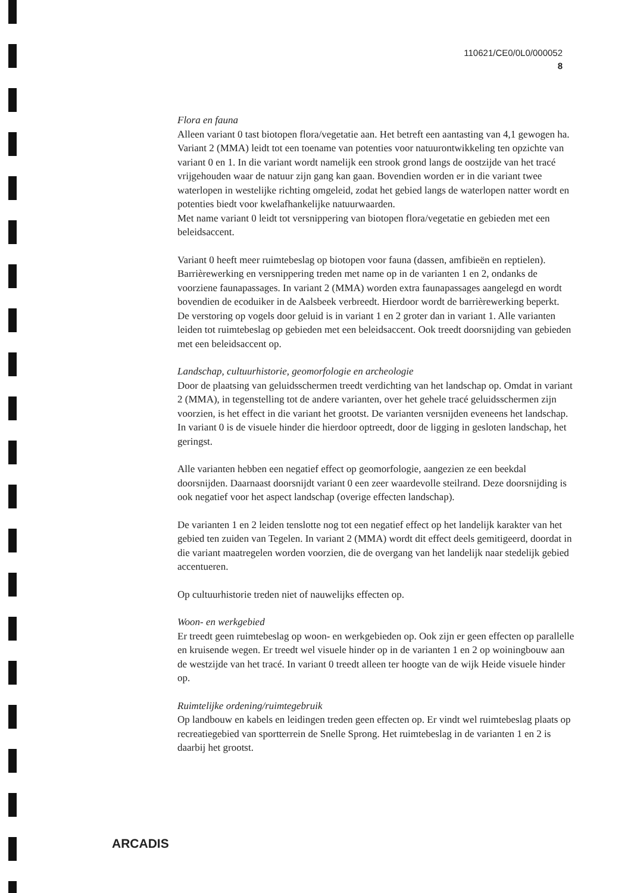110621/CE0/0L0/000052
8
Flora en fauna
Alleen variant 0 tast biotopen flora/vegetatie aan. Het betreft een aantasting van 4,1 gewogen ha. Variant 2 (MMA) leidt tot een toename van potenties voor natuurontwikkeling ten opzichte van variant 0 en 1. In die variant wordt namelijk een strook grond langs de oostzijde van het tracé vrijgehouden waar de natuur zijn gang kan gaan. Bovendien worden er in die variant twee waterlopen in westelijke richting omgeleid, zodat het gebied langs de waterlopen natter wordt en potenties biedt voor kwelafhankelijke natuurwaarden.
Met name variant 0 leidt tot versnippering van biotopen flora/vegetatie en gebieden met een beleidsaccent.
Variant 0 heeft meer ruimtebeslag op biotopen voor fauna (dassen, amfibieën en reptielen). Barrièrewerking en versnippering treden met name op in de varianten 1 en 2, ondanks de voorziene faunapassages. In variant 2 (MMA) worden extra faunapassages aangelegd en wordt bovendien de ecoduiker in de Aalsbeek verbreedt. Hierdoor wordt de barrièrewerking beperkt.
De verstoring op vogels door geluid is in variant 1 en 2 groter dan in variant 1. Alle varianten leiden tot ruimtebeslag op gebieden met een beleidsaccent. Ook treedt doorsnijding van gebieden met een beleidsaccent op.
Landschap, cultuurhistorie, geomorfologie en archeologie
Door de plaatsing van geluidsschermen treedt verdichting van het landschap op. Omdat in variant 2 (MMA), in tegenstelling tot de andere varianten, over het gehele tracé geluidsschermen zijn voorzien, is het effect in die variant het grootst. De varianten versnijden eveneens het landschap. In variant 0 is de visuele hinder die hierdoor optreedt, door de ligging in gesloten landschap, het geringst.
Alle varianten hebben een negatief effect op geomorfologie, aangezien ze een beekdal doorsnijden. Daarnaast doorsnijdt variant 0 een zeer waardevolle steilrand. Deze doorsnijding is ook negatief voor het aspect landschap (overige effecten landschap).
De varianten 1 en 2 leiden tenslotte nog tot een negatief effect op het landelijk karakter van het gebied ten zuiden van Tegelen. In variant 2 (MMA) wordt dit effect deels gemitigeerd, doordat in die variant maatregelen worden voorzien, die de overgang van het landelijk naar stedelijk gebied accentueren.
Op cultuurhistorie treden niet of nauwelijks effecten op.
Woon- en werkgebied
Er treedt geen ruimtebeslag op woon- en werkgebieden op. Ook zijn er geen effecten op parallelle en kruisende wegen. Er treedt wel visuele hinder op in de varianten 1 en 2 op woiningbouw aan de westzijde van het tracé. In variant 0 treedt alleen ter hoogte van de wijk Heide visuele hinder op.
Ruimtelijke ordening/ruimtegebruik
Op landbouw en kabels en leidingen treden geen effecten op. Er vindt wel ruimtebeslag plaats op recreatiegebied van sportterrein de Snelle Sprong. Het ruimtebeslag in de varianten 1 en 2 is daarbij het grootst.
ARCADIS